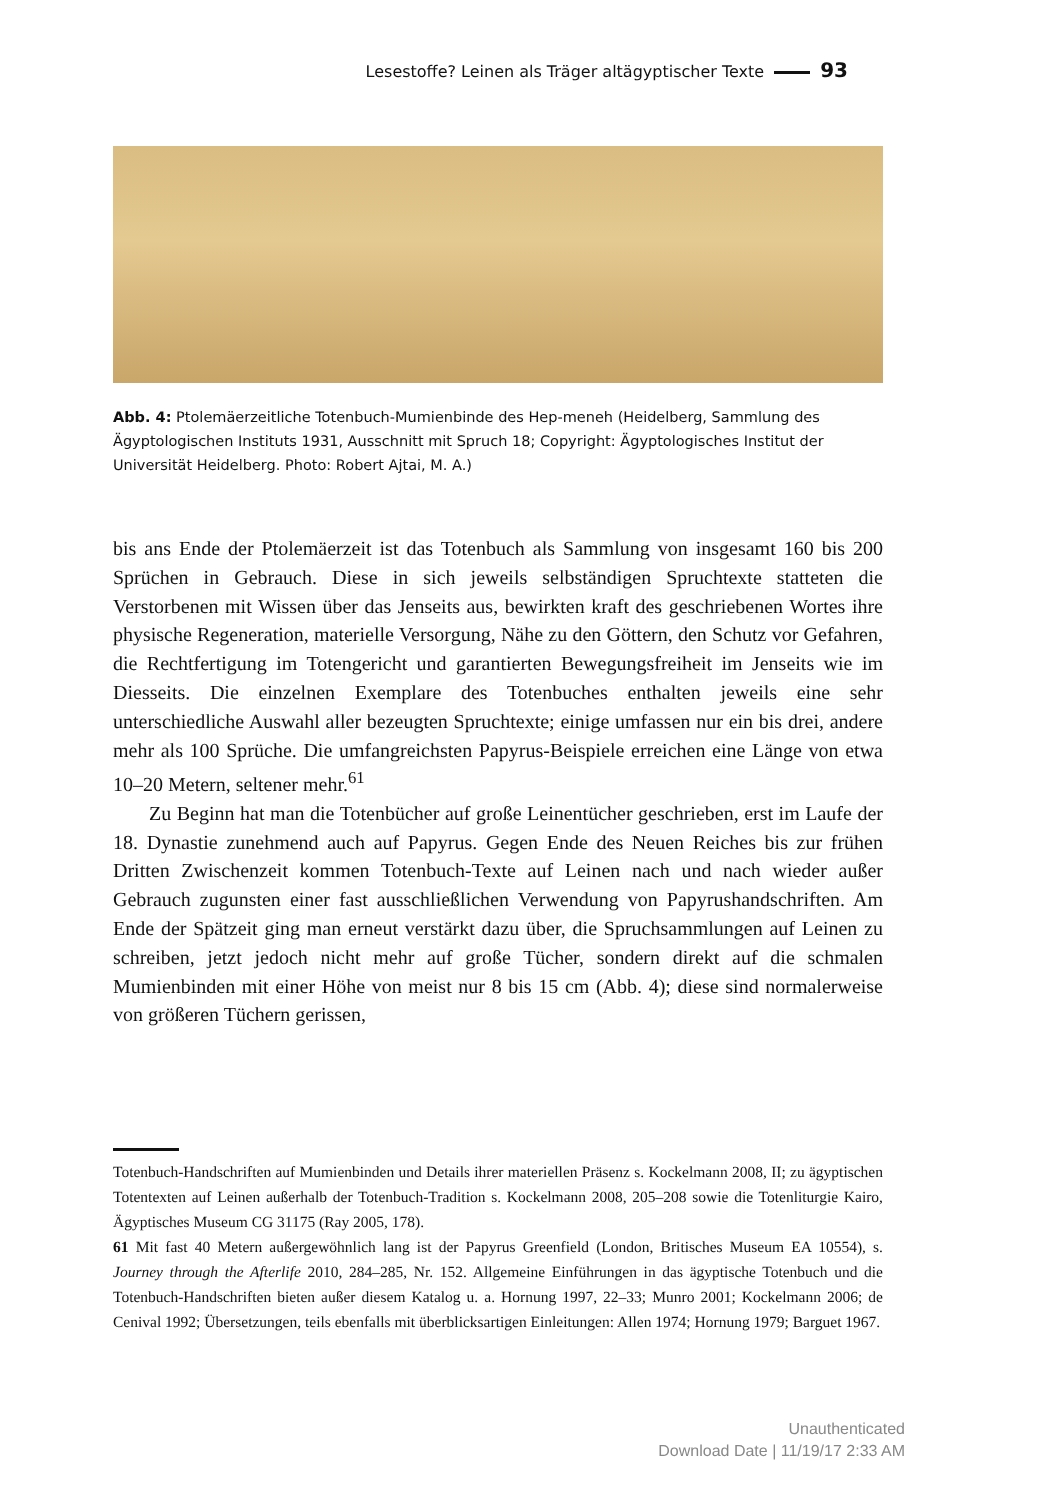Lesestoffe? Leinen als Träger altägyptischer Texte 93
Abb. 4: Ptolemäerzeitliche Totenbuch-Mumienbinde des Hep-meneh (Heidelberg, Sammlung des Ägyptologischen Instituts 1931, Ausschnitt mit Spruch 18; Copyright: Ägyptologisches Institut der Universität Heidelberg. Photo: Robert Ajtai, M. A.)
bis ans Ende der Ptolemäerzeit ist das Totenbuch als Sammlung von insgesamt 160 bis 200 Sprüchen in Gebrauch. Diese in sich jeweils selbständigen Spruchtexte statteten die Verstorbenen mit Wissen über das Jenseits aus, bewirkten kraft des geschriebenen Wortes ihre physische Regeneration, materielle Versorgung, Nähe zu den Göttern, den Schutz vor Gefahren, die Rechtfertigung im Totengericht und garantierten Bewegungsfreiheit im Jenseits wie im Diesseits. Die einzelnen Exemplare des Totenbuches enthalten jeweils eine sehr unterschiedliche Auswahl aller bezeugten Spruchtexte; einige umfassen nur ein bis drei, andere mehr als 100 Sprüche. Die umfangreichsten Papyrus-Beispiele erreichen eine Länge von etwa 10–20 Metern, seltener mehr.<sup>61</sup>
Zu Beginn hat man die Totenbücher auf große Leinentücher geschrieben, erst im Laufe der 18. Dynastie zunehmend auch auf Papyrus. Gegen Ende des Neuen Reiches bis zur frühen Dritten Zwischenzeit kommen Totenbuch-Texte auf Leinen nach und nach wieder außer Gebrauch zugunsten einer fast ausschließlichen Verwendung von Papyrushandschriften. Am Ende der Spätzeit ging man erneut verstärkt dazu über, die Spruchsammlungen auf Leinen zu schreiben, jetzt jedoch nicht mehr auf große Tücher, sondern direkt auf die schmalen Mumienbinden mit einer Höhe von meist nur 8 bis 15 cm (Abb. 4); diese sind normalerweise von größeren Tüchern gerissen,
Totenbuch-Handschriften auf Mumienbinden und Details ihrer materiellen Präsenz s. Kockelmann 2008, II; zu ägyptischen Totentexten auf Leinen außerhalb der Totenbuch-Tradition s. Kockelmann 2008, 205–208 sowie die Totenliturgie Kairo, Ägyptisches Museum CG 31175 (Ray 2005, 178).
61 Mit fast 40 Metern außergewöhnlich lang ist der Papyrus Greenfield (London, Britisches Museum EA 10554), s. Journey through the Afterlife 2010, 284–285, Nr. 152. Allgemeine Einführungen in das ägyptische Totenbuch und die Totenbuch-Handschriften bieten außer diesem Katalog u. a. Hornung 1997, 22–33; Munro 2001; Kockelmann 2006; de Cenival 1992; Übersetzungen, teils ebenfalls mit überblicksartigen Einleitungen: Allen 1974; Hornung 1979; Barguet 1967.
Unauthenticated
Download Date | 11/19/17 2:33 AM